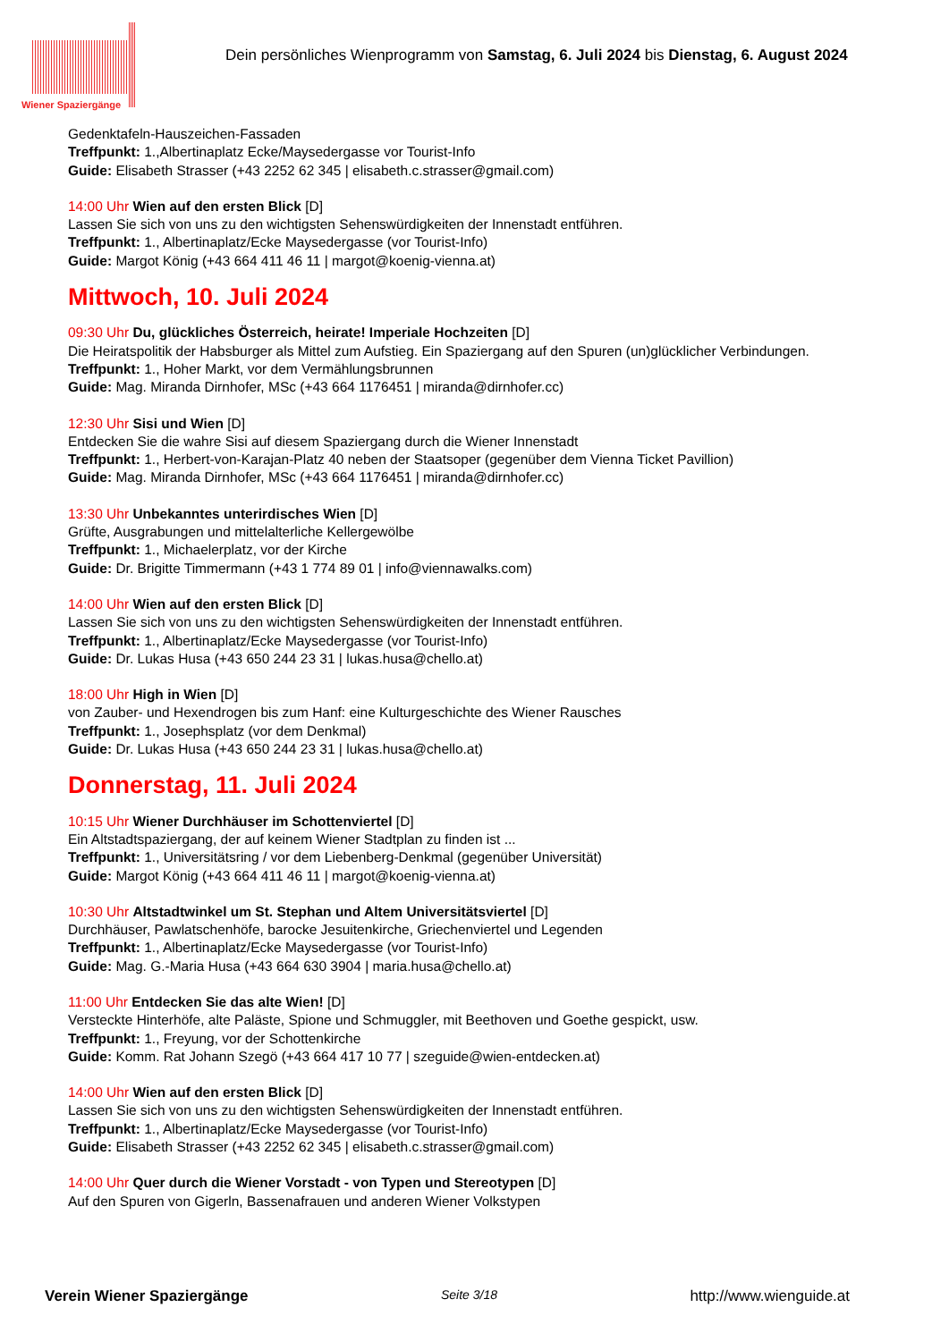Wiener Spaziergänge
Dein persönliches Wienprogramm von Samstag, 6. Juli 2024 bis Dienstag, 6. August 2024
Gedenktafeln-Hauszeichen-Fassaden
Treffpunkt: 1.,Albertinaplatz Ecke/Maysedergasse vor Tourist-Info
Guide: Elisabeth Strasser (+43 2252 62 345 | elisabeth.c.strasser@gmail.com)
14:00 Uhr Wien auf den ersten Blick [D]
Lassen Sie sich von uns zu den wichtigsten Sehenswürdigkeiten der Innenstadt entführen.
Treffpunkt: 1., Albertinaplatz/Ecke Maysedergasse (vor Tourist-Info)
Guide: Margot König (+43 664 411 46 11 | margot@koenig-vienna.at)
Mittwoch, 10. Juli 2024
09:30 Uhr Du, glückliches Österreich, heirate! Imperiale Hochzeiten [D]
Die Heiratspolitik der Habsburger als Mittel zum Aufstieg. Ein Spaziergang auf den Spuren (un)glücklicher Verbindungen.
Treffpunkt: 1., Hoher Markt, vor dem Vermählungsbrunnen
Guide: Mag. Miranda Dirnhofer, MSc (+43 664 1176451 | miranda@dirnhofer.cc)
12:30 Uhr Sisi und Wien [D]
Entdecken Sie die wahre Sisi auf diesem Spaziergang durch die Wiener Innenstadt
Treffpunkt: 1., Herbert-von-Karajan-Platz 40 neben der Staatsoper (gegenüber dem Vienna Ticket Pavillion)
Guide: Mag. Miranda Dirnhofer, MSc (+43 664 1176451 | miranda@dirnhofer.cc)
13:30 Uhr Unbekanntes unterirdisches Wien [D]
Grüfte, Ausgrabungen und mittelalterliche Kellergewölbe
Treffpunkt: 1., Michaelerplatz, vor der Kirche
Guide: Dr. Brigitte Timmermann (+43 1 774 89 01 | info@viennawalks.com)
14:00 Uhr Wien auf den ersten Blick [D]
Lassen Sie sich von uns zu den wichtigsten Sehenswürdigkeiten der Innenstadt entführen.
Treffpunkt: 1., Albertinaplatz/Ecke Maysedergasse (vor Tourist-Info)
Guide: Dr. Lukas Husa (+43 650 244 23 31 | lukas.husa@chello.at)
18:00 Uhr High in Wien [D]
von Zauber- und Hexendrogen bis zum Hanf: eine Kulturgeschichte des Wiener Rausches
Treffpunkt: 1., Josephsplatz (vor dem Denkmal)
Guide: Dr. Lukas Husa (+43 650 244 23 31 | lukas.husa@chello.at)
Donnerstag, 11. Juli 2024
10:15 Uhr Wiener Durchhäuser im Schottenviertel [D]
Ein Altstadtspaziergang, der auf keinem Wiener Stadtplan zu finden ist ...
Treffpunkt: 1., Universitätsring / vor dem Liebenberg-Denkmal (gegenüber Universität)
Guide: Margot König (+43 664 411 46 11 | margot@koenig-vienna.at)
10:30 Uhr Altstadtwinkel um St. Stephan und Altem Universitätsviertel [D]
Durchhäuser, Pawlatschenhöfe, barocke Jesuitenkirche, Griechenviertel und Legenden
Treffpunkt: 1., Albertinaplatz/Ecke Maysedergasse (vor Tourist-Info)
Guide: Mag. G.-Maria Husa (+43 664 630 3904 | maria.husa@chello.at)
11:00 Uhr Entdecken Sie das alte Wien! [D]
Versteckte Hinterhöfe, alte Paläste, Spione und Schmuggler, mit Beethoven und Goethe gespickt, usw.
Treffpunkt: 1., Freyung, vor der Schottenkirche
Guide: Komm. Rat Johann Szegö (+43 664 417 10 77 | szeguide@wien-entdecken.at)
14:00 Uhr Wien auf den ersten Blick [D]
Lassen Sie sich von uns zu den wichtigsten Sehenswürdigkeiten der Innenstadt entführen.
Treffpunkt: 1., Albertinaplatz/Ecke Maysedergasse (vor Tourist-Info)
Guide: Elisabeth Strasser (+43 2252 62 345 | elisabeth.c.strasser@gmail.com)
14:00 Uhr Quer durch die Wiener Vorstadt - von Typen und Stereotypen [D]
Auf den Spuren von Gigerln, Bassenafrauen und anderen Wiener Volkstypen
Verein Wiener Spaziergänge Seite 3/18 http://www.wienguide.at